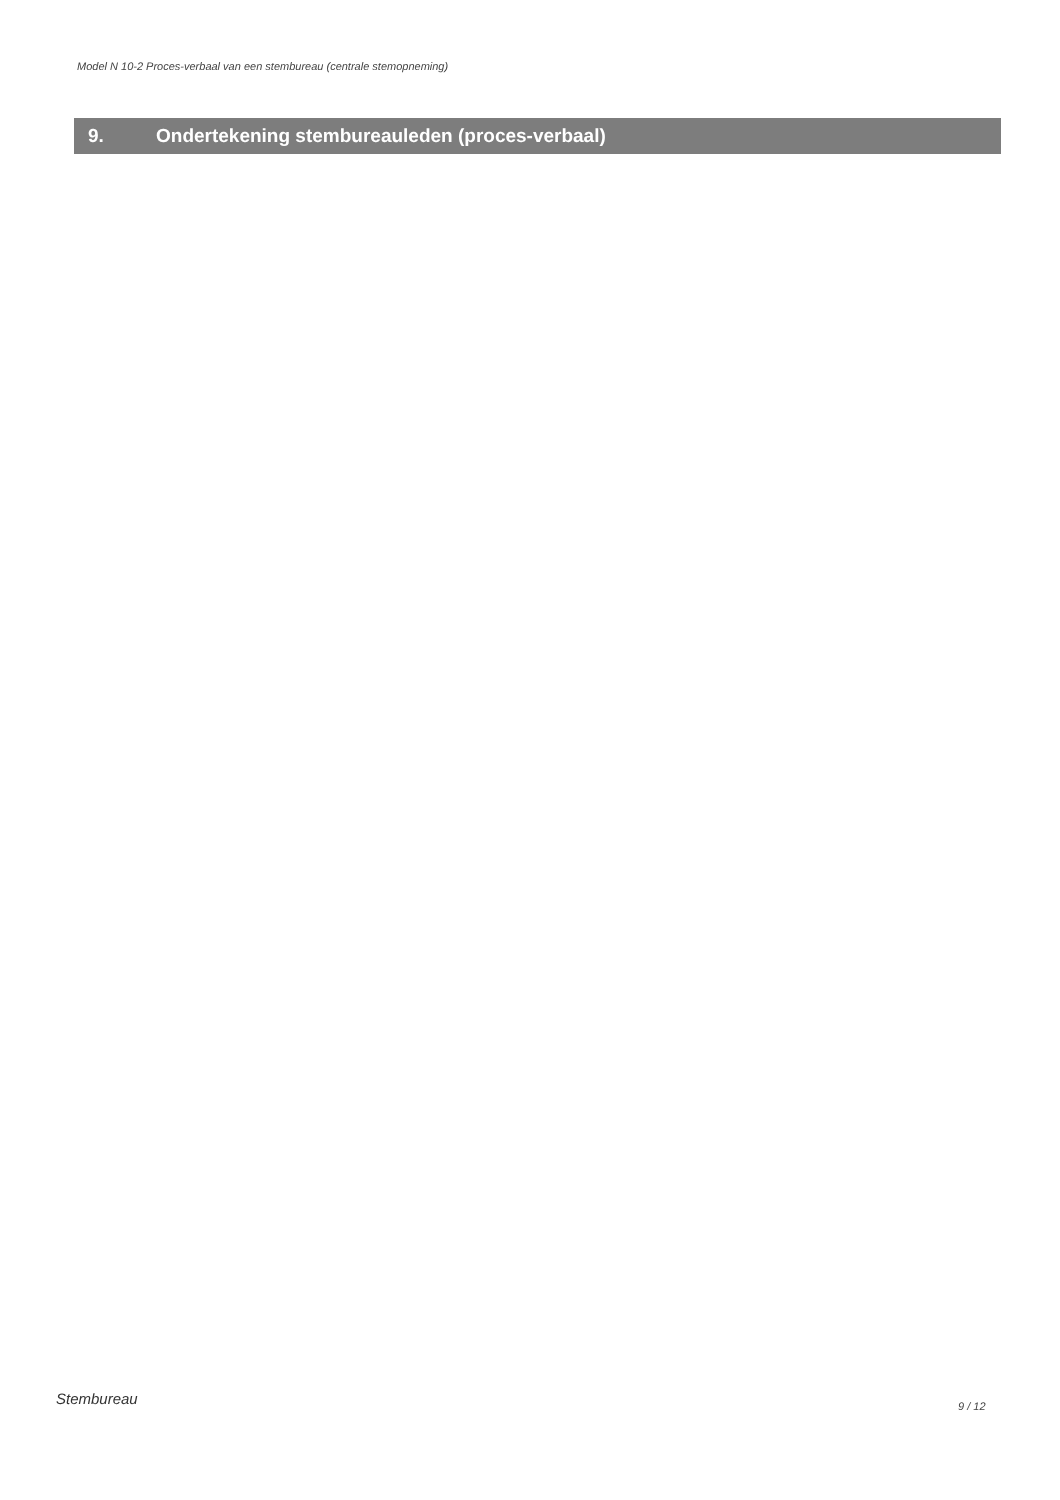Model N 10-2 Proces-verbaal van een stembureau (centrale stemopneming)
9. Ondertekening stembureauleden (proces-verbaal)
Stembureau 9 / 12